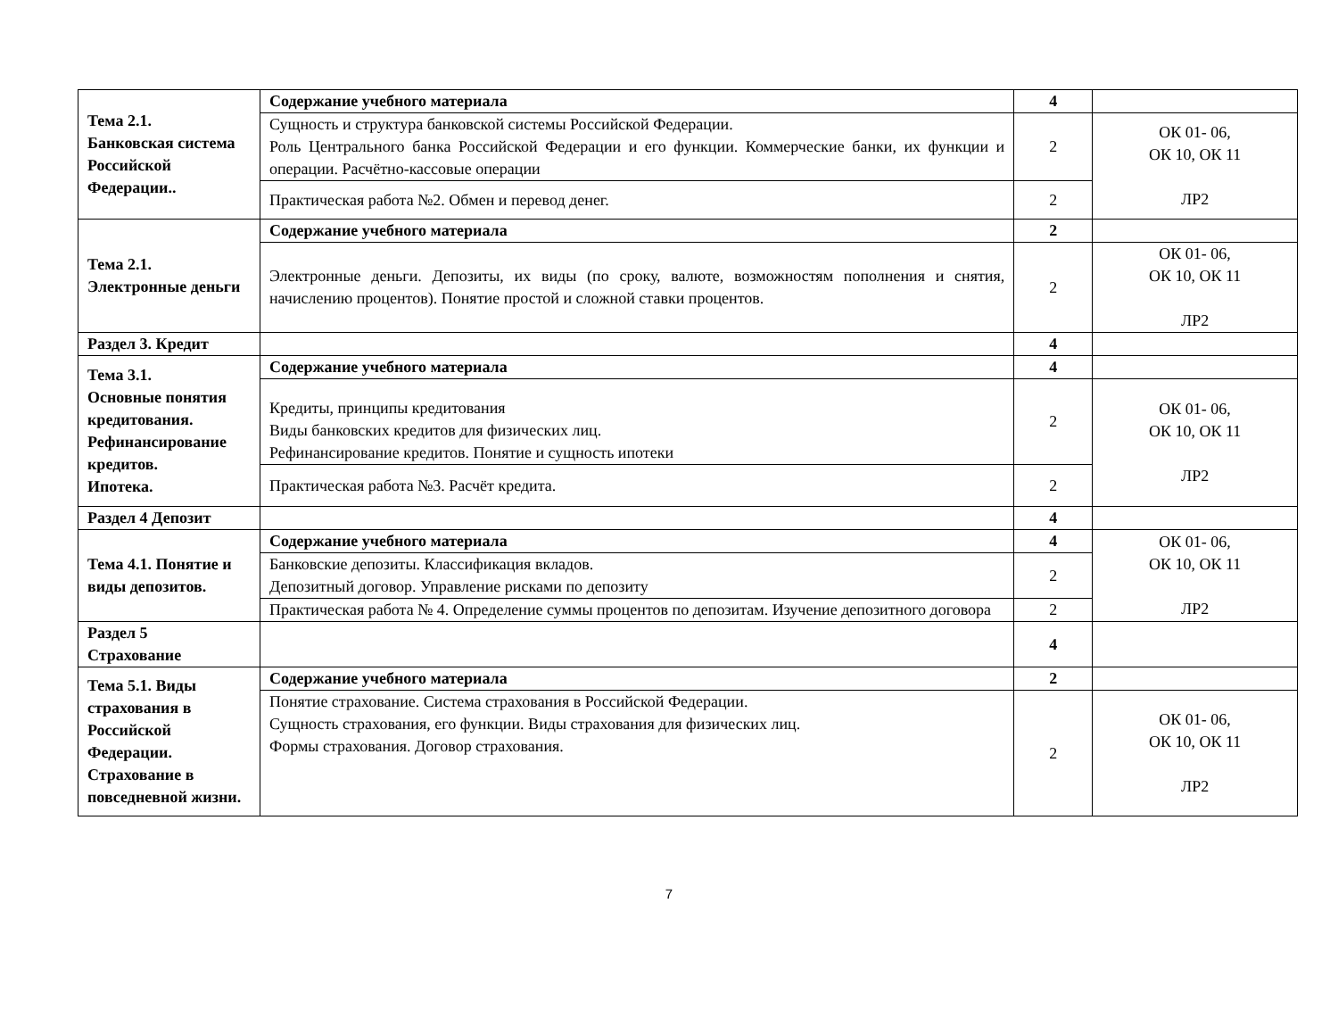| Тема 2.1. Банковская система Российской Федерации.. | Содержание учебного материала | 4 | |
| | Сущность и структура банковской системы Российской Федерации. Роль Центрального банка Российской Федерации и его функции. Коммерческие банки, их функции и операции. Расчётно-кассовые операции | 2 | ОК 01- 06, ОК 10, ОК 11 ЛР2 |
| | Практическая работа №2. Обмен и перевод денег. | 2 | |
| Тема 2.1. Электронные деньги | Содержание учебного материала | 2 | |
| | Электронные деньги. Депозиты, их виды (по сроку, валюте, возможностям пополнения и снятия, начислению процентов). Понятие простой и сложной ставки процентов. | 2 | ОК 01- 06, ОК 10, ОК 11 ЛР2 |
| Раздел 3. Кредит | | 4 | |
| Тема 3.1. Основные понятия кредитования. Рефинансирование кредитов. Ипотека. | Содержание учебного материала | 4 | |
| | Кредиты, принципы кредитования Виды банковских кредитов для физических лиц. Рефинансирование кредитов. Понятие и сущность ипотеки | 2 | ОК 01- 06, ОК 10, ОК 11 ЛР2 |
| | Практическая работа №3. Расчёт кредита. | 2 | |
| Раздел 4 Депозит | | 4 | |
| Тема 4.1. Понятие и виды депозитов. | Содержание учебного материала | 4 | ОК 01- 06, ОК 10, ОК 11 ЛР2 |
| | Банковские депозиты. Классификация вкладов. Депозитный договор. Управление рисками по депозиту | 2 | |
| | Практическая работа № 4. Определение суммы процентов по депозитам. Изучение депозитного договора | 2 | |
| Раздел 5 Страхование | | 4 | |
| Тема 5.1. Виды страхования в Российской Федерации. Страхование в повседневной жизни. | Содержание учебного материала | 2 | |
| | Понятие страхование. Система страхования в Российской Федерации. Сущность страхования, его функции. Виды страхования для физических лиц. Формы страхования. Договор страхования. | 2 | ОК 01- 06, ОК 10, ОК 11 ЛР2 |
7